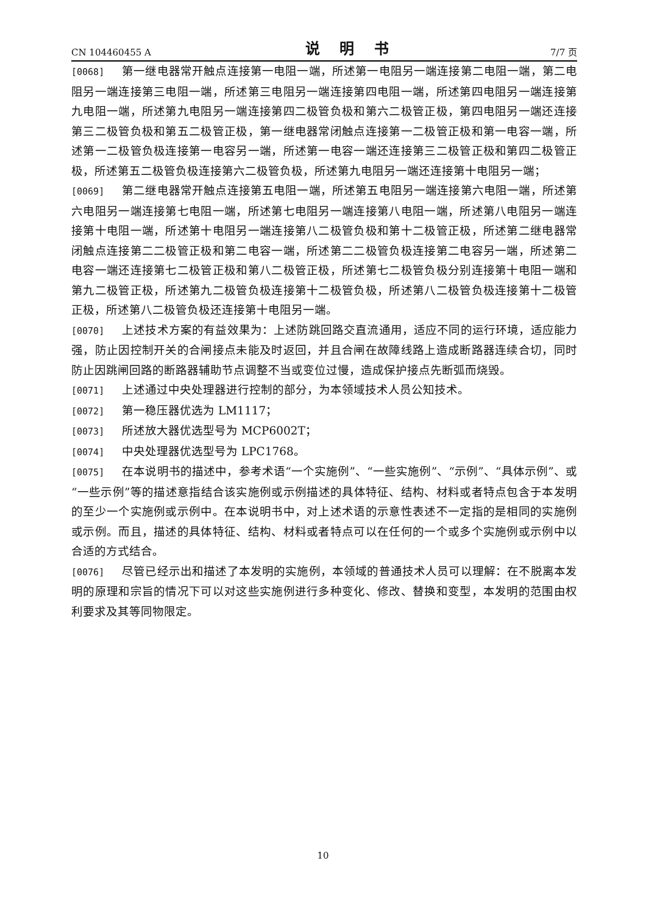CN 104460455 A 说 明 书 7/7 页
[0068] 第一继电器常开触点连接第一电阻一端，所述第一电阻另一端连接第二电阻一端，第二电阻另一端连接第三电阻一端，所述第三电阻另一端连接第四电阻一端，所述第四电阻另一端连接第九电阻一端，所述第九电阻另一端连接第四二极管负极和第六二极管正极，第四电阻另一端还连接第三二极管负极和第五二极管正极，第一继电器常闭触点连接第一二极管正极和第一电容一端，所述第一二极管负极连接第一电容另一端，所述第一电容一端还连接第三二极管正极和第四二极管正极，所述第五二极管负极连接第六二极管负极，所述第九电阻另一端还连接第十电阻另一端；
[0069] 第二继电器常开触点连接第五电阻一端，所述第五电阻另一端连接第六电阻一端，所述第六电阻另一端连接第七电阻一端，所述第七电阻另一端连接第八电阻一端，所述第八电阻另一端连接第十电阻一端，所述第十电阻另一端连接第八二极管负极和第十二极管正极，所述第二继电器常闭触点连接第二二极管正极和第二电容一端，所述第二二极管负极连接第二电容另一端，所述第二电容一端还连接第七二极管正极和第八二极管正极，所述第七二极管负极分别连接第十电阻一端和第九二极管正极，所述第九二极管负极连接第十二极管负极，所述第八二极管负极连接第十二极管正极，所述第八二极管负极还连接第十电阻另一端。
[0070] 上述技术方案的有益效果为：上述防跳回路交直流通用，适应不同的运行环境，适应能力强，防止因控制开关的合闸接点未能及时返回，并且合闸在故障线路上造成断路器连续合切，同时防止因跳闸回路的断路器辅助节点调整不当或变位过慢，造成保护接点先断弧而烧毁。
[0071] 上述通过中央处理器进行控制的部分，为本领域技术人员公知技术。
[0072] 第一稳压器优选为 LM1117；
[0073] 所述放大器优选型号为 MCP6002T；
[0074] 中央处理器优选型号为 LPC1768。
[0075] 在本说明书的描述中，参考术语“一个实施例”、“一些实施例”、“示例”、“具体示例”、或“一些示例”等的描述意指结合该实施例或示例描述的具体特征、结构、材料或者特点包含于本发明的至少一个实施例或示例中。在本说明书中，对上述术语的示意性表述不一定指的是相同的实施例或示例。而且，描述的具体特征、结构、材料或者特点可以在任何的一个或多个实施例或示例中以合适的方式结合。
[0076] 尽管已经示出和描述了本发明的实施例，本领域的普通技术人员可以理解：在不脱离本发明的原理和宗旨的情况下可以对这些实施例进行多种变化、修改、替换和变型，本发明的范围由权利要求及其等同物限定。
10